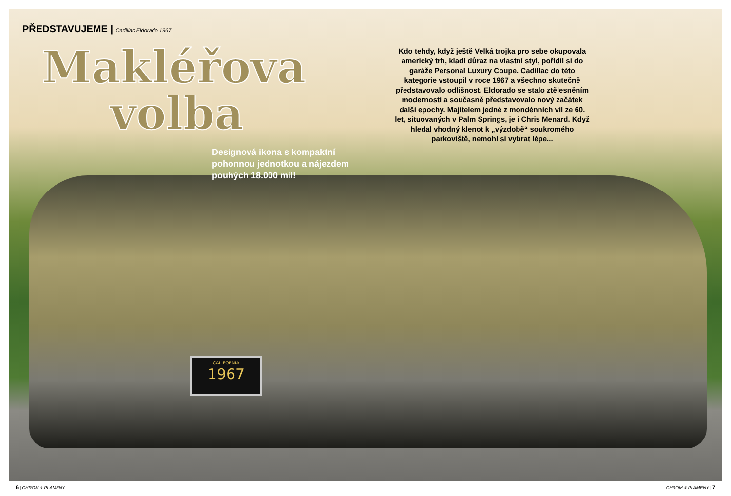CALIFORNIA
1967
PŘEDSTAVUJEME | Cadillac Eldorado 1967
Makléřova
volba
Designová ikona s kompaktní pohonnou jednotkou a nájezdem pouhých 18.000 mil!
Kdo tehdy, když ještě Velká trojka pro sebe okupovala americký trh, kladl důraz na vlastní styl, pořídil si do garáže Personal Luxury Coupe. Cadillac do této kategorie vstoupil v roce 1967 a všechno skutečně představovalo odlišnost. Eldorado se stalo ztělesněním modernosti a současně představovalo nový začátek další epochy. Majitelem jedné z mondénních vil ze 60. let, situovaných v Palm Springs, je i Chris Menard. Když hledal vhodný klenot k „výzdobě“ soukromého parkoviště, nemohl si vybrat lépe...
6 | CHROM & PLAMENY CHROM & PLAMENY | 7